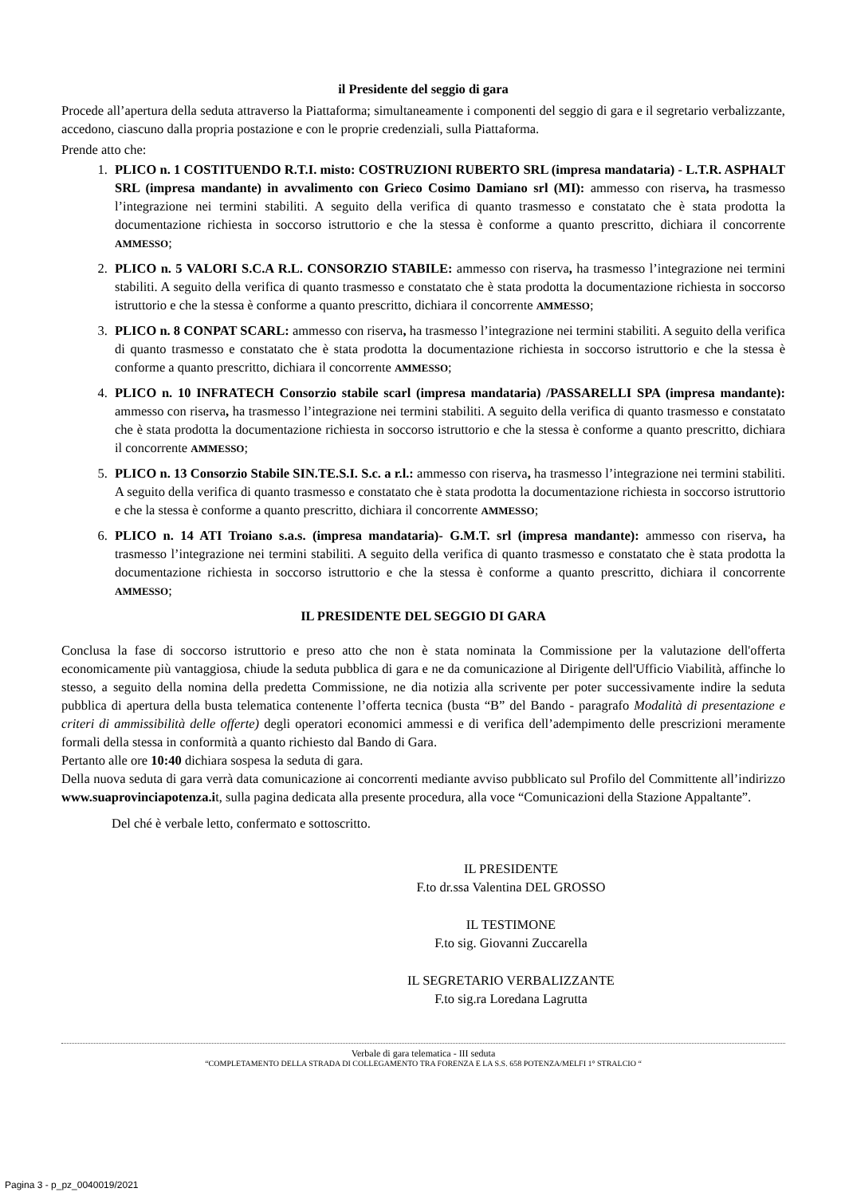il Presidente del seggio di gara
Procede all’apertura della seduta attraverso la Piattaforma; simultaneamente i componenti del seggio di gara e il segretario verbalizzante, accedono, ciascuno dalla propria postazione e con le proprie credenziali, sulla Piattaforma.
Prende atto che:
1. PLICO n. 1 COSTITUENDO R.T.I. misto: COSTRUZIONI RUBERTO SRL (impresa mandataria) - L.T.R. ASPHALT SRL (impresa mandante) in avvalimento con Grieco Cosimo Damiano srl (MI): ammesso con riserva, ha trasmesso l’integrazione nei termini stabiliti. A seguito della verifica di quanto trasmesso e constatato che è stata prodotta la documentazione richiesta in soccorso istruttorio e che la stessa è conforme a quanto prescritto, dichiara il concorrente AMMESSO;
2. PLICO n. 5 VALORI S.C.A R.L. CONSORZIO STABILE: ammesso con riserva, ha trasmesso l’integrazione nei termini stabiliti. A seguito della verifica di quanto trasmesso e constatato che è stata prodotta la documentazione richiesta in soccorso istruttorio e che la stessa è conforme a quanto prescritto, dichiara il concorrente AMMESSO;
3. PLICO n. 8 CONPAT SCARL: ammesso con riserva, ha trasmesso l’integrazione nei termini stabiliti. A seguito della verifica di quanto trasmesso e constatato che è stata prodotta la documentazione richiesta in soccorso istruttorio e che la stessa è conforme a quanto prescritto, dichiara il concorrente AMMESSO;
4. PLICO n. 10 INFRATECH Consorzio stabile scarl (impresa mandataria) /PASSARELLI SPA (impresa mandante): ammesso con riserva, ha trasmesso l’integrazione nei termini stabiliti. A seguito della verifica di quanto trasmesso e constatato che è stata prodotta la documentazione richiesta in soccorso istruttorio e che la stessa è conforme a quanto prescritto, dichiara il concorrente AMMESSO;
5. PLICO n. 13 Consorzio Stabile SIN.TE.S.I. S.c. a r.l.: ammesso con riserva, ha trasmesso l’integrazione nei termini stabiliti. A seguito della verifica di quanto trasmesso e constatato che è stata prodotta la documentazione richiesta in soccorso istruttorio e che la stessa è conforme a quanto prescritto, dichiara il concorrente AMMESSO;
6. PLICO n. 14 ATI Troiano s.a.s. (impresa mandataria)- G.M.T. srl (impresa mandante): ammesso con riserva, ha trasmesso l’integrazione nei termini stabiliti. A seguito della verifica di quanto trasmesso e constatato che è stata prodotta la documentazione richiesta in soccorso istruttorio e che la stessa è conforme a quanto prescritto, dichiara il concorrente AMMESSO;
IL PRESIDENTE DEL SEGGIO DI GARA
Conclusa la fase di soccorso istruttorio e preso atto che non è stata nominata la Commissione per la valutazione dell'offerta economicamente più vantaggiosa, chiude la seduta pubblica di gara e ne da comunicazione al Dirigente dell'Ufficio Viabilità, affinche lo stesso, a seguito della nomina della predetta Commissione, ne dia notizia alla scrivente per poter successivamente indire la seduta pubblica di apertura della busta telematica contenente l’offerta tecnica (busta “B” del Bando - paragrafo Modalità di presentazione e criteri di ammissibilità delle offerte) degli operatori economici ammessi e di verifica dell’adempimento delle prescrizioni meramente formali della stessa in conformità a quanto richiesto dal Bando di Gara.
Pertanto alle ore 10:40 dichiara sospesa la seduta di gara.
Della nuova seduta di gara verrà data comunicazione ai concorrenti mediante avviso pubblicato sul Profilo del Committente all’indirizzo www.suaprovinciapotenza.it, sulla pagina dedicata alla presente procedura, alla voce “Comunicazioni della Stazione Appaltante”.
Del ché è verbale letto, confermato e sottoscritto.
IL PRESIDENTE
F.to dr.ssa Valentina DEL GROSSO
IL TESTIMONE
F.to sig. Giovanni Zuccarella
IL SEGRETARIO VERBALIZZANTE
F.to sig.ra Loredana Lagrutta
Verbale di gara telematica - III seduta
“COMPLETAMENTO DELLA STRADA DI COLLEGAMENTO TRA FORENZA E LA S.S. 658 POTENZA/MELFI 1° STRALCIO “
Pagina 3 - p_pz_0040019/2021